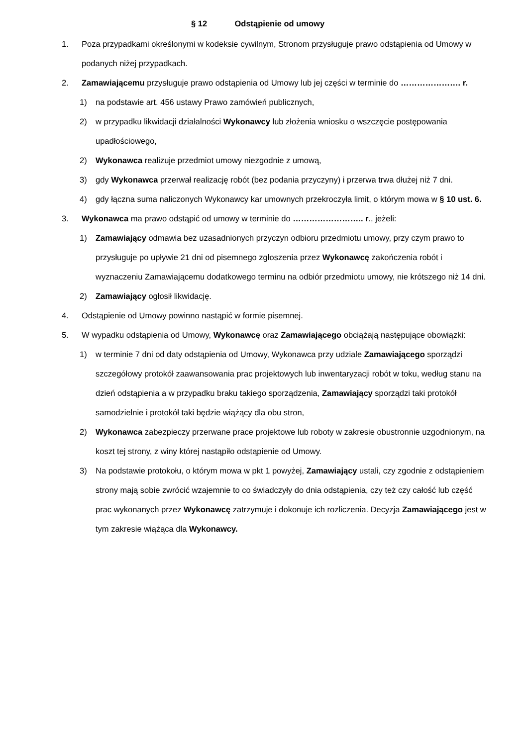§ 12 Odstąpienie od umowy
1. Poza przypadkami określonymi w kodeksie cywilnym, Stronom przysługuje prawo odstąpienia od Umowy w podanych niżej przypadkach.
2. Zamawiającemu przysługuje prawo odstąpienia od Umowy lub jej części w terminie do …………………. r.
1) na podstawie art. 456 ustawy Prawo zamówień publicznych,
2) w przypadku likwidacji działalności Wykonawcy lub złożenia wniosku o wszczęcie postępowania upadłościowego,
2) Wykonawca realizuje przedmiot umowy niezgodnie z umową,
3) gdy Wykonawca przerwał realizację robót (bez podania przyczyny) i przerwa trwa dłużej niż 7 dni.
4) gdy łączna suma naliczonych Wykonawcy kar umownych przekroczyła limit, o którym mowa w § 10 ust. 6.
3. Wykonawca ma prawo odstąpić od umowy w terminie do …………………….. r., jeżeli:
1) Zamawiający odmawia bez uzasadnionych przyczyn odbioru przedmiotu umowy, przy czym prawo to przysługuje po upływie 21 dni od pisemnego zgłoszenia przez Wykonawcę zakończenia robót i wyznaczeniu Zamawiającemu dodatkowego terminu na odbiór przedmiotu umowy, nie krótszego niż 14 dni.
2) Zamawiający ogłosił likwidację.
4. Odstąpienie od Umowy powinno nastąpić w formie pisemnej.
5. W wypadku odstąpienia od Umowy, Wykonawcę oraz Zamawiającego obciążają następujące obowiązki:
1) w terminie 7 dni od daty odstąpienia od Umowy, Wykonawca przy udziale Zamawiającego sporządzi szczegółowy protokół zaawansowania prac projektowych lub inwentaryzacji robót w toku, według stanu na dzień odstąpienia a w przypadku braku takiego sporządzenia, Zamawiający sporządzi taki protokół samodzielnie i protokół taki będzie wiążący dla obu stron,
2) Wykonawca zabezpieczy przerwane prace projektowe lub roboty w zakresie obustronnie uzgodnionym, na koszt tej strony, z winy której nastąpiło odstąpienie od Umowy.
3) Na podstawie protokołu, o którym mowa w pkt 1 powyżej, Zamawiający ustali, czy zgodnie z odstąpieniem strony mają sobie zwrócić wzajemnie to co świadczyły do dnia odstąpienia, czy też czy całość lub część prac wykonanych przez Wykonawcę zatrzymuje i dokonuje ich rozliczenia. Decyzja Zamawiającego jest w tym zakresie wiążąca dla Wykonawcy.